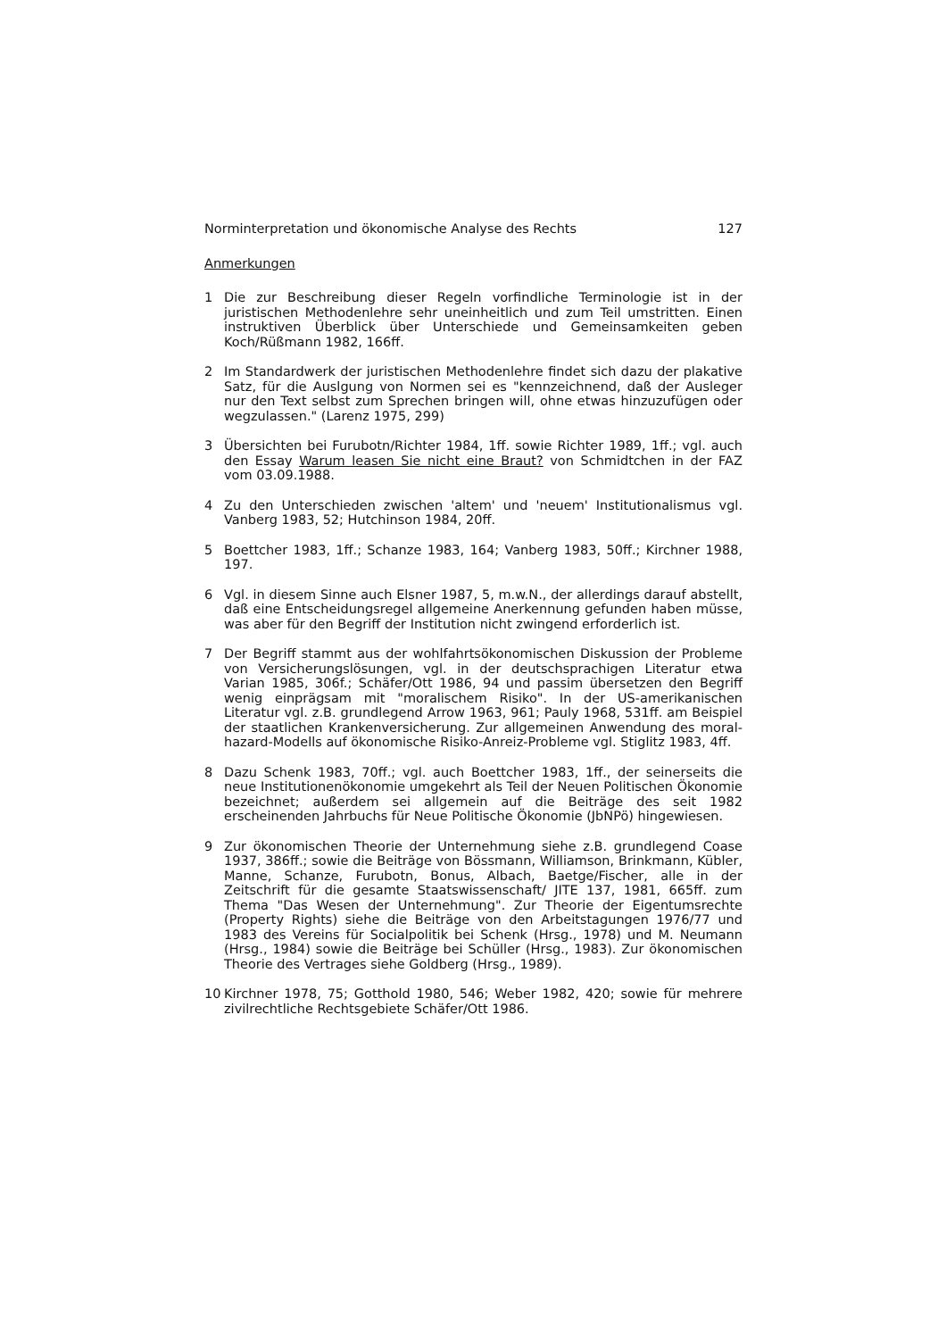Norminterpretation und ökonomische Analyse des Rechts 127
Anmerkungen
1 Die zur Beschreibung dieser Regeln vorfindliche Terminologie ist in der juristischen Methodenlehre sehr uneinheitlich und zum Teil umstritten. Einen instruktiven Überblick über Unterschiede und Gemeinsamkeiten geben Koch/Rüßmann 1982, 166ff.
2 Im Standardwerk der juristischen Methodenlehre findet sich dazu der plakative Satz, für die Auslgung von Normen sei es "kennzeichnend, daß der Ausleger nur den Text selbst zum Sprechen bringen will, ohne etwas hinzuzufügen oder wegzulassen." (Larenz 1975, 299)
3 Übersichten bei Furubotn/Richter 1984, 1ff. sowie Richter 1989, 1ff.; vgl. auch den Essay Warum leasen Sie nicht eine Braut? von Schmidtchen in der FAZ vom 03.09.1988.
4 Zu den Unterschieden zwischen 'altem' und 'neuem' Institutionalismus vgl. Vanberg 1983, 52; Hutchinson 1984, 20ff.
5 Boettcher 1983, 1ff.; Schanze 1983, 164; Vanberg 1983, 50ff.; Kirchner 1988, 197.
6 Vgl. in diesem Sinne auch Elsner 1987, 5, m.w.N., der allerdings darauf abstellt, daß eine Entscheidungsregel allgemeine Anerkennung gefunden haben müsse, was aber für den Begriff der Institution nicht zwingend erforderlich ist.
7 Der Begriff stammt aus der wohlfahrtsökonomischen Diskussion der Probleme von Versicherungslösungen, vgl. in der deutschsprachigen Literatur etwa Varian 1985, 306f.; Schäfer/Ott 1986, 94 und passim übersetzen den Begriff wenig einprägsam mit "moralischem Risiko". In der US-amerikanischen Literatur vgl. z.B. grundlegend Arrow 1963, 961; Pauly 1968, 531ff. am Beispiel der staatlichen Krankenversicherung. Zur allgemeinen Anwendung des moral-hazard-Modells auf ökonomische Risiko-Anreiz-Probleme vgl. Stiglitz 1983, 4ff.
8 Dazu Schenk 1983, 70ff.; vgl. auch Boettcher 1983, 1ff., der seinerseits die neue Institutionenökonomie umgekehrt als Teil der Neuen Politischen Ökonomie bezeichnet; außerdem sei allgemein auf die Beiträge des seit 1982 erscheinenden Jahrbuchs für Neue Politische Ökonomie (JbNPö) hingewiesen.
9 Zur ökonomischen Theorie der Unternehmung siehe z.B. grundlegend Coase 1937, 386ff.; sowie die Beiträge von Bössmann, Williamson, Brinkmann, Kübler, Manne, Schanze, Furubotn, Bonus, Albach, Baetge/Fischer, alle in der Zeitschrift für die gesamte Staatswissenschaft/ JITE 137, 1981, 665ff. zum Thema "Das Wesen der Unternehmung". Zur Theorie der Eigentumsrechte (Property Rights) siehe die Beiträge von den Arbeitstagungen 1976/77 und 1983 des Vereins für Socialpolitik bei Schenk (Hrsg., 1978) und M. Neumann (Hrsg., 1984) sowie die Beiträge bei Schüller (Hrsg., 1983). Zur ökonomischen Theorie des Vertrages siehe Goldberg (Hrsg., 1989).
10 Kirchner 1978, 75; Gotthold 1980, 546; Weber 1982, 420; sowie für mehrere zivilrechtliche Rechtsgebiete Schäfer/Ott 1986.